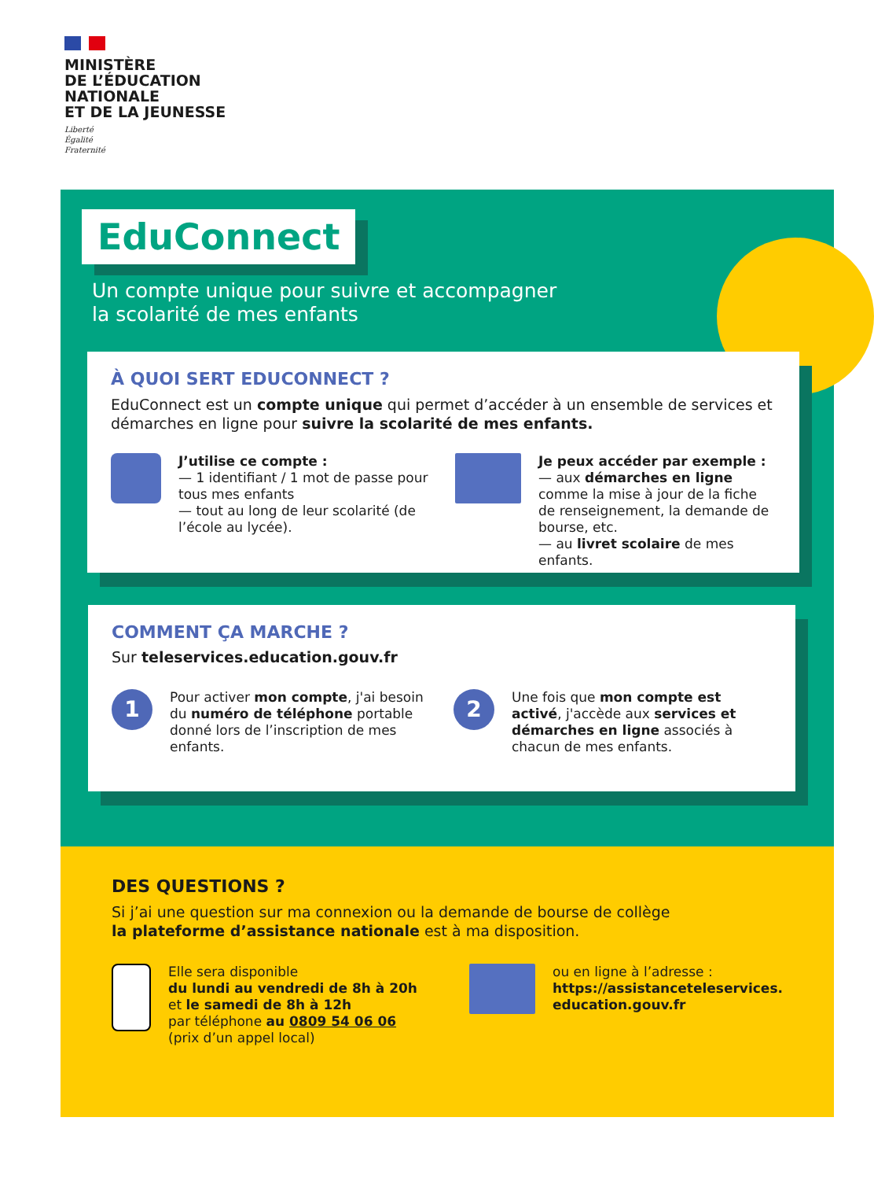MINISTÈRE
DE L’ÉDUCATION
NATIONALE
ET DE LA JEUNESSE
Liberté
Égalité
Fraternité
EduConnect
Un compte unique pour suivre et accompagner
la scolarité de mes enfants
À QUOI SERT EDUCONNECT ?
EduConnect est un compte unique qui permet d’accéder à un ensemble de services et démarches en ligne pour suivre la scolarité de mes enfants.
J’utilise ce compte :
— 1 identifiant / 1 mot de passe pour tous mes enfants
— tout au long de leur scolarité (de l’école au lycée).
Je peux accéder par exemple :
— aux démarches en ligne comme la mise à jour de la fiche de renseignement, la demande de bourse, etc.
— au livret scolaire de mes enfants.
COMMENT ÇA MARCHE ?
Sur teleservices.education.gouv.fr
1
Pour activer mon compte, j'ai besoin du numéro de téléphone portable donné lors de l’inscription de mes enfants.
2
Une fois que mon compte est activé, j'accède aux services et démarches en ligne associés à chacun de mes enfants.
DES QUESTIONS ?
Si j’ai une question sur ma connexion ou la demande de bourse de collège
la plateforme d’assistance nationale est à ma disposition.
Elle sera disponible
du lundi au vendredi de 8h à 20h
et le samedi de 8h à 12h
par téléphone au 0809 54 06 06
(prix d’un appel local)
ou en ligne à l’adresse :
https://assistanceteleservices.
education.gouv.fr